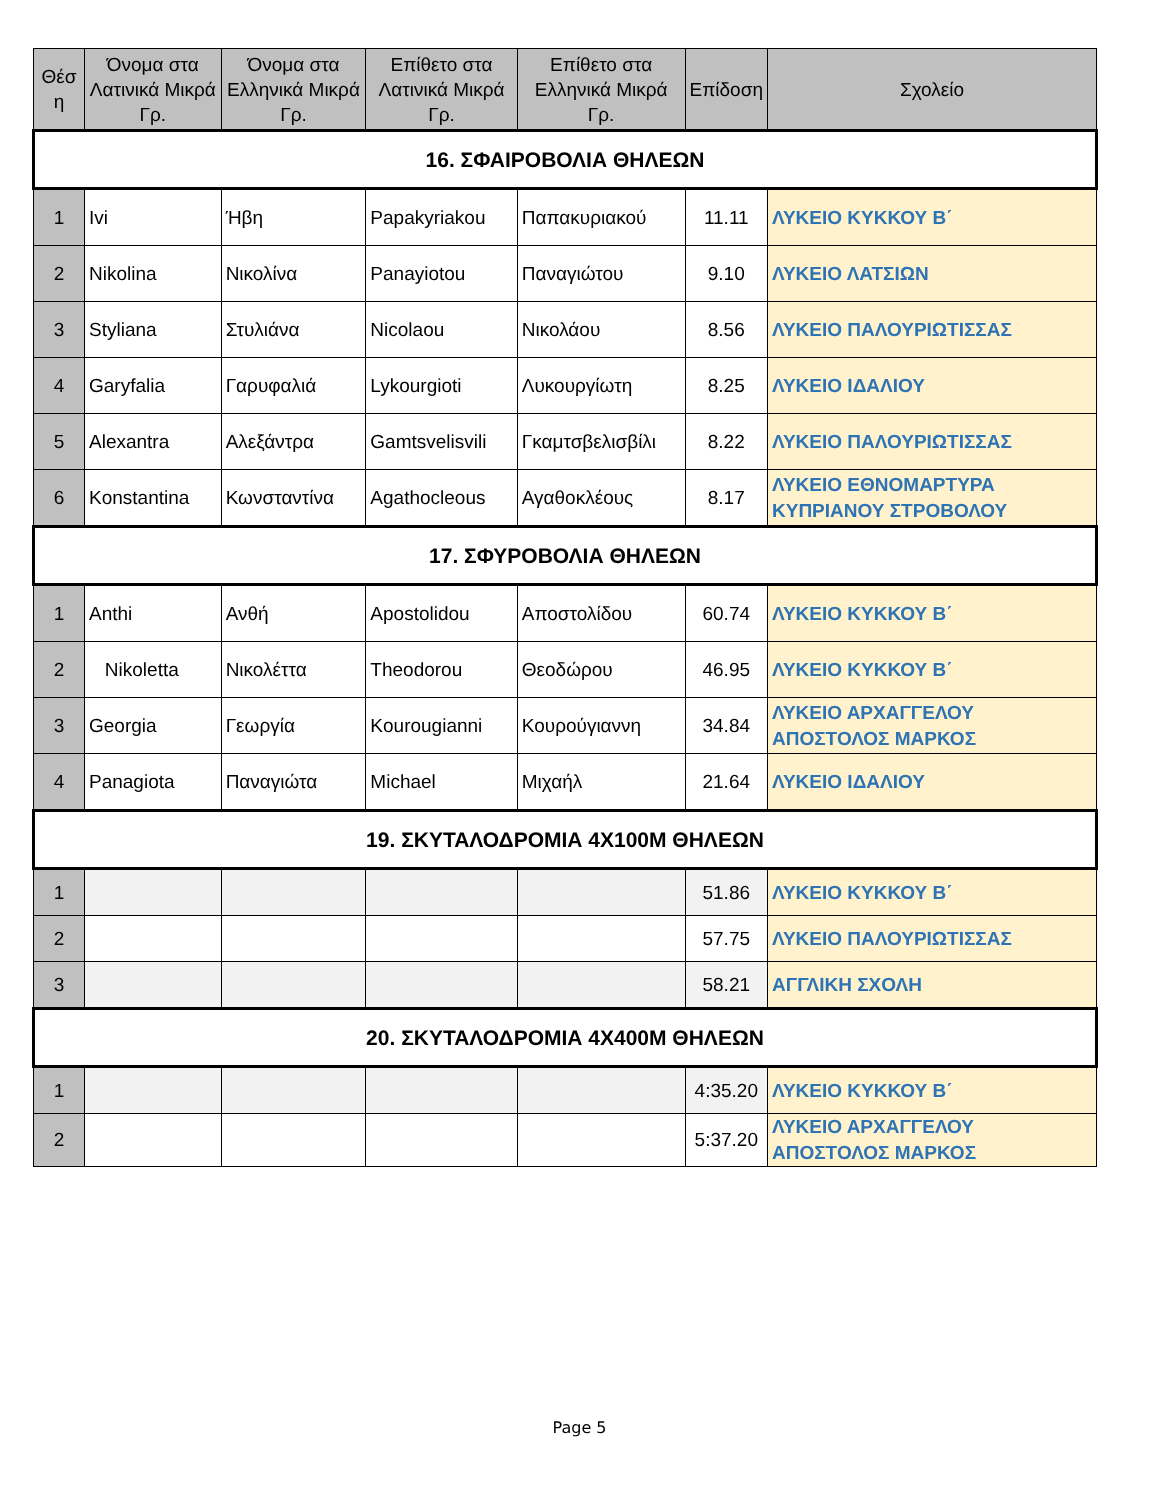| Θέσ η | Όνομα στα Λατινικά Μικρά Γρ. | Όνομα στα Ελληνικά Μικρά Γρ. | Επίθετο στα Λατινικά Μικρά Γρ. | Επίθετο στα Ελληνικά Μικρά Γρ. | Επίδοση | Σχολείο |
| --- | --- | --- | --- | --- | --- | --- |
| 16. ΣΦΑΙΡΟΒΟΛΙΑ ΘΗΛΕΩΝ | | | | | | |
| 1 | Ivi | Ήβη | Papakyriakou | Παπακυριακού | 11.11 | ΛΥΚΕΙΟ ΚΥΚΚΟΥ Β΄ |
| 2 | Nikolina | Νικολίνα | Panayiotou | Παναγιώτου | 9.10 | ΛΥΚΕΙΟ ΛΑΤΣΙΩΝ |
| 3 | Styliana | Στυλιάνα | Nicolaou | Νικολάου | 8.56 | ΛΥΚΕΙΟ ΠΑΛΟΥΡΙΩΤΙΣΣΑΣ |
| 4 | Garyfalia | Γαρυφαλιά | Lykourgioti | Λυκουργίωτη | 8.25 | ΛΥΚΕΙΟ ΙΔΑΛΙΟΥ |
| 5 | Alexantra | Αλεξάντρα | Gamtsvelisvili | Γκαμτσβελισβίλι | 8.22 | ΛΥΚΕΙΟ ΠΑΛΟΥΡΙΩΤΙΣΣΑΣ |
| 6 | Konstantina | Κωνσταντίνα | Agathocleous | Αγαθοκλέους | 8.17 | ΛΥΚΕΙΟ ΕΘΝΟΜΑΡΤΥΡΑ ΚΥΠΡΙΑΝΟΥ ΣΤΡΟΒΟΛΟΥ |
| 17. ΣΦΥΡΟΒΟΛΙΑ ΘΗΛΕΩΝ | | | | | | |
| 1 | Anthi | Ανθή | Apostolidou | Αποστολίδου | 60.74 | ΛΥΚΕΙΟ ΚΥΚΚΟΥ Β΄ |
| 2 | Nikoletta | Νικολέττα | Theodorou | Θεοδώρου | 46.95 | ΛΥΚΕΙΟ ΚΥΚΚΟΥ Β΄ |
| 3 | Georgia | Γεωργία | Kourougianni | Κουρούγιαννη | 34.84 | ΛΥΚΕΙΟ ΑΡΧΑΓΓΕΛΟΥ ΑΠΟΣΤΟΛΟΣ ΜΑΡΚΟΣ |
| 4 | Panagiota | Παναγιώτα | Michael | Μιχαήλ | 21.64 | ΛΥΚΕΙΟ ΙΔΑΛΙΟΥ |
| 19. ΣΚΥΤΑΛΟΔΡΟΜΙΑ 4Χ100Μ ΘΗΛΕΩΝ | | | | | | |
| 1 | | | | | 51.86 | ΛΥΚΕΙΟ ΚΥΚΚΟΥ Β΄ |
| 2 | | | | | 57.75 | ΛΥΚΕΙΟ ΠΑΛΟΥΡΙΩΤΙΣΣΑΣ |
| 3 | | | | | 58.21 | ΑΓΓΛΙΚΗ ΣΧΟΛΗ |
| 20. ΣΚΥΤΑΛΟΔΡΟΜΙΑ 4Χ400Μ ΘΗΛΕΩΝ | | | | | | |
| 1 | | | | | 4:35.20 | ΛΥΚΕΙΟ ΚΥΚΚΟΥ Β΄ |
| 2 | | | | | 5:37.20 | ΛΥΚΕΙΟ ΑΡΧΑΓΓΕΛΟΥ ΑΠΟΣΤΟΛΟΣ ΜΑΡΚΟΣ |
Page 5